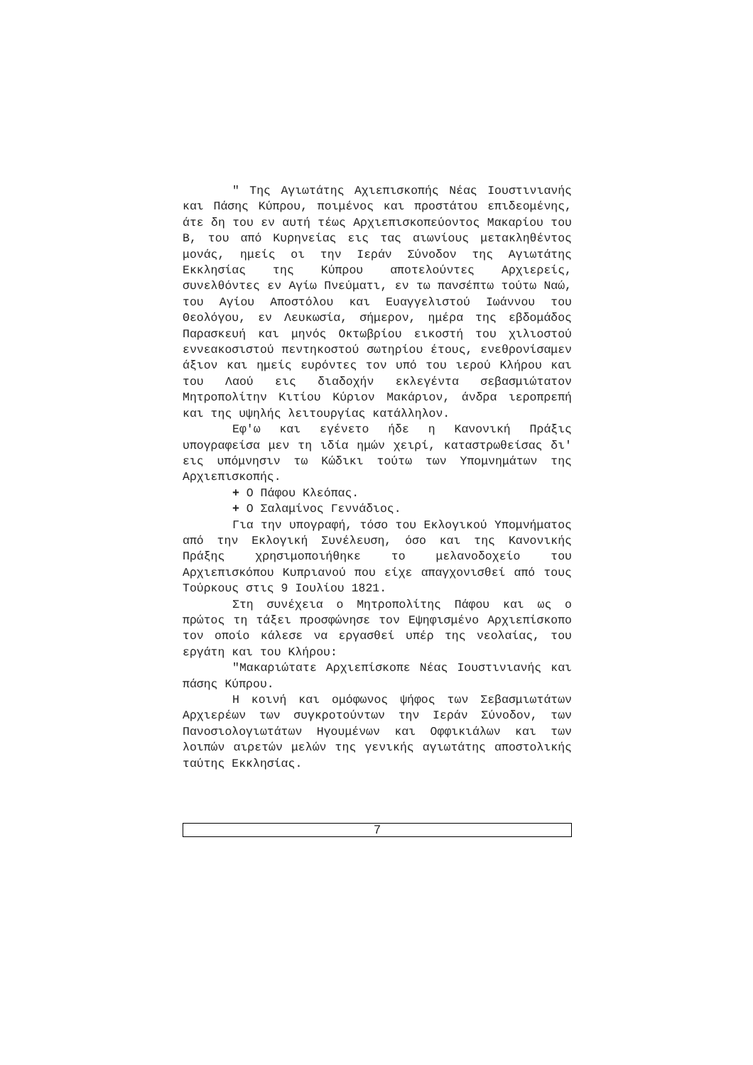" Της Αγιωτάτης Αχιεπισκοπής Νέας Ιουστινιανής και Πάσης Κύπρου, ποιμένος και προστάτου επιδεομένης, άτε δη του εν αυτή τέως Αρχιεπισκοπεύοντος Μακαρίου του Β, του από Κυρηνείας εις τας αιωνίους μετακληθέντος μονάς, ημείς οι την Ιεράν Σύνοδον της Αγιωτάτης Εκκλησίας της Κύπρου αποτελούντες Αρχιερείς, συνελθόντες εν Αγίω Πνεύματι, εν τω πανσέπτω τούτω Ναώ, του Αγίου Αποστόλου και Ευαγγελιστού Ιωάννου του Θεολόγου, εν Λευκωσία, σήμερον, ημέρα της εβδομάδος Παρασκευή και μηνός Οκτωβρίου εικοστή του χιλιοστού εννεακοσιστού πεντηκοστού σωτηρίου έτους, ενεθρονίσαμεν άξιον και ημείς ευρόντες τον υπό του ιερού Κλήρου και του Λαού εις διαδοχήν εκλεγέντα σεβασμιώτατον Μητροπολίτην Κιτίου Κύριον Μακάριον, άνδρα ιεροπρεπή και της υψηλής λειτουργίας κατάλληλον.
Εφ'ω και εγένετο ήδε η Κανονική Πράξις υπογραφείσα μεν τη ιδία ημών χειρί, καταστρωθείσας δι' εις υπόμνησιν τω Κώδικι τούτω των Υπομνημάτων της Αρχιεπισκοπής.
+ Ο Πάφου Κλεόπας.
+ Ο Σαλαμίνος Γεννάδιος.
Για την υπογραφή, τόσο του Εκλογικού Υπομνήματος από την Εκλογική Συνέλευση, όσο και της Κανονικής Πράξης χρησιμοποιήθηκε το μελανοδοχείο του Αρχιεπισκόπου Κυπριανού που είχε απαγχονισθεί από τους Τούρκους στις 9 Ιουλίου 1821.
Στη συνέχεια ο Μητροπολίτης Πάφου και ως ο πρώτος τη τάξει προσφώνησε τον Εψηφισμένο Αρχιεπίσκοπο τον οποίο κάλεσε να εργασθεί υπέρ της νεολαίας, του εργάτη και του Κλήρου:
"Μακαριώτατε Αρχιεπίσκοπε Νέας Ιουστινιανής και πάσης Κύπρου.
Η κοινή και ομόφωνος ψήφος των Σεβασμιωτάτων Αρχιερέων των συγκροτούντων την Ιεράν Σύνοδον, των Πανοσιολογιωτάτων Ηγουμένων και Οφφικιάλων και των λοιπών αιρετών μελών της γενικής αγιωτάτης αποστολικής ταύτης Εκκλησίας.
7